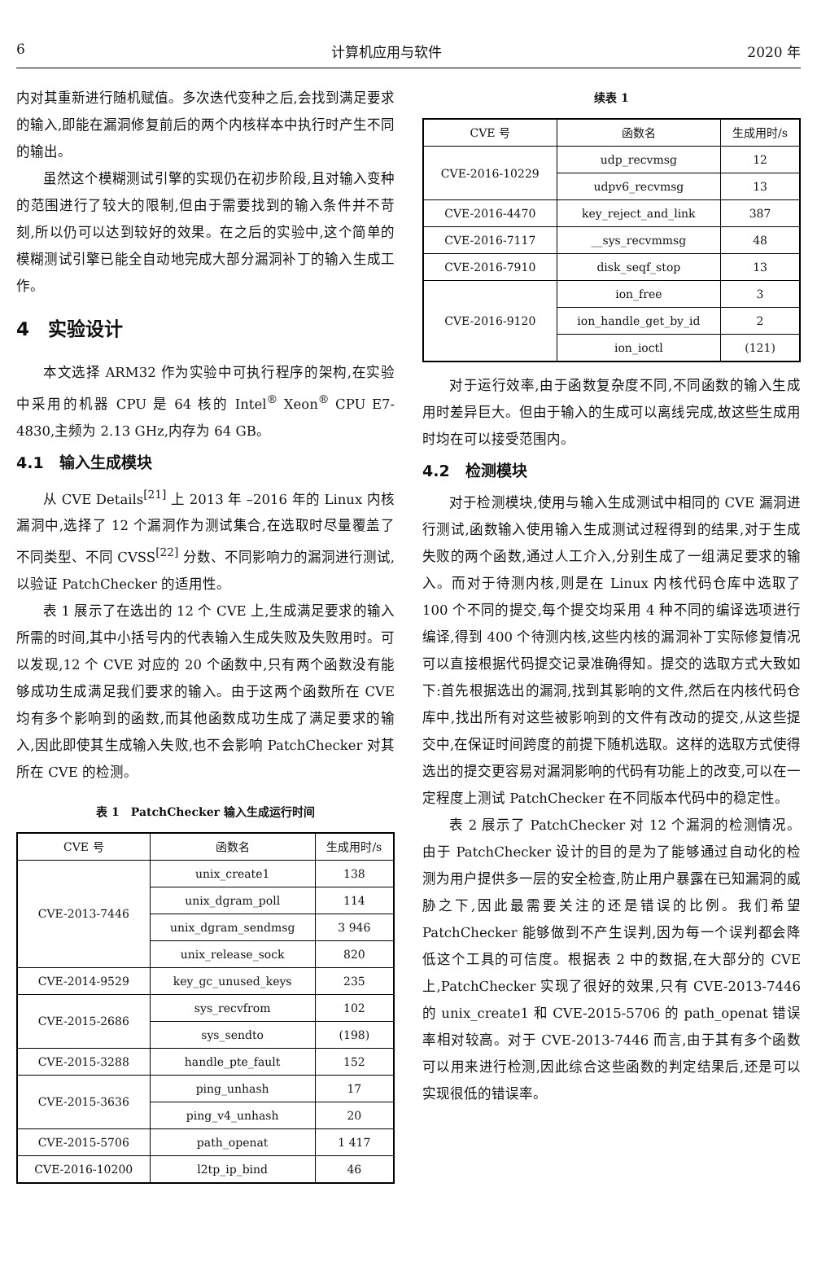6 计算机应用与软件 2020 年
内对其重新进行随机赋值。多次迭代变种之后,会找到满足要求的输入,即能在漏洞修复前后的两个内核样本中执行时产生不同的输出。
虽然这个模糊测试引擎的实现仍在初步阶段,且对输入变种的范围进行了较大的限制,但由于需要找到的输入条件并不苛刻,所以仍可以达到较好的效果。在之后的实验中,这个简单的模糊测试引擎已能全自动地完成大部分漏洞补丁的输入生成工作。
4　实验设计
本文选择 ARM32 作为实验中可执行程序的架构,在实验中采用的机器 CPU 是 64 核的 Intel<sup>®</sup> Xeon<sup>®</sup> CPU E7-4830,主频为 2.13 GHz,内存为 64 GB。
4.1　输入生成模块
从 CVE Details<sup>[21]</sup> 上 2013 年 –2016 年的 Linux 内核漏洞中,选择了 12 个漏洞作为测试集合,在选取时尽量覆盖了不同类型、不同 CVSS<sup>[22]</sup> 分数、不同影响力的漏洞进行测试,以验证 PatchChecker 的适用性。
表 1 展示了在选出的 12 个 CVE 上,生成满足要求的输入所需的时间,其中小括号内的代表输入生成失败及失败用时。可以发现,12 个 CVE 对应的 20 个函数中,只有两个函数没有能够成功生成满足我们要求的输入。由于这两个函数所在 CVE 均有多个影响到的函数,而其他函数成功生成了满足要求的输入,因此即使其生成输入失败,也不会影响 PatchChecker 对其所在 CVE 的检测。
表 1　PatchChecker 输入生成运行时间
| CVE 号 | 函数名 | 生成用时/s |
| --- | --- | --- |
| CVE-2013-7446 | unix_create1 | 138 |
| | unix_dgram_poll | 114 |
| | unix_dgram_sendmsg | 3 946 |
| | unix_release_sock | 820 |
| CVE-2014-9529 | key_gc_unused_keys | 235 |
| CVE-2015-2686 | sys_recvfrom | 102 |
| | sys_sendto | (198) |
| CVE-2015-3288 | handle_pte_fault | 152 |
| CVE-2015-3636 | ping_unhash | 17 |
| | ping_v4_unhash | 20 |
| CVE-2015-5706 | path_openat | 1 417 |
| CVE-2016-10200 | l2tp_ip_bind | 46 |
续表 1
| CVE 号 | 函数名 | 生成用时/s |
| --- | --- | --- |
| CVE-2016-10229 | udp_recvmsg | 12 |
| | udpv6_recvmsg | 13 |
| CVE-2016-4470 | key_reject_and_link | 387 |
| CVE-2016-7117 | __sys_recvmmsg | 48 |
| CVE-2016-7910 | disk_seqf_stop | 13 |
| CVE-2016-9120 | ion_free | 3 |
| | ion_handle_get_by_id | 2 |
| | ion_ioctl | (121) |
对于运行效率,由于函数复杂度不同,不同函数的输入生成用时差异巨大。但由于输入的生成可以离线完成,故这些生成用时均在可以接受范围内。
4.2　检测模块
对于检测模块,使用与输入生成测试中相同的 CVE 漏洞进行测试,函数输入使用输入生成测试过程得到的结果,对于生成失败的两个函数,通过人工介入,分别生成了一组满足要求的输入。而对于待测内核,则是在 Linux 内核代码仓库中选取了 100 个不同的提交,每个提交均采用 4 种不同的编译选项进行编译,得到 400 个待测内核,这些内核的漏洞补丁实际修复情况可以直接根据代码提交记录准确得知。提交的选取方式大致如下:首先根据选出的漏洞,找到其影响的文件,然后在内核代码仓库中,找出所有对这些被影响到的文件有改动的提交,从这些提交中,在保证时间跨度的前提下随机选取。这样的选取方式使得选出的提交更容易对漏洞影响的代码有功能上的改变,可以在一定程度上测试 PatchChecker 在不同版本代码中的稳定性。
表 2 展示了 PatchChecker 对 12 个漏洞的检测情况。由于 PatchChecker 设计的目的是为了能够通过自动化的检测为用户提供多一层的安全检查,防止用户暴露在已知漏洞的威胁之下,因此最需要关注的还是错误的比例。我们希望 PatchChecker 能够做到不产生误判,因为每一个误判都会降低这个工具的可信度。根据表 2 中的数据,在大部分的 CVE 上,PatchChecker 实现了很好的效果,只有 CVE-2013-7446 的 unix_create1 和 CVE-2015-5706 的 path_openat 错误率相对较高。对于 CVE-2013-7446 而言,由于其有多个函数可以用来进行检测,因此综合这些函数的判定结果后,还是可以实现很低的错误率。